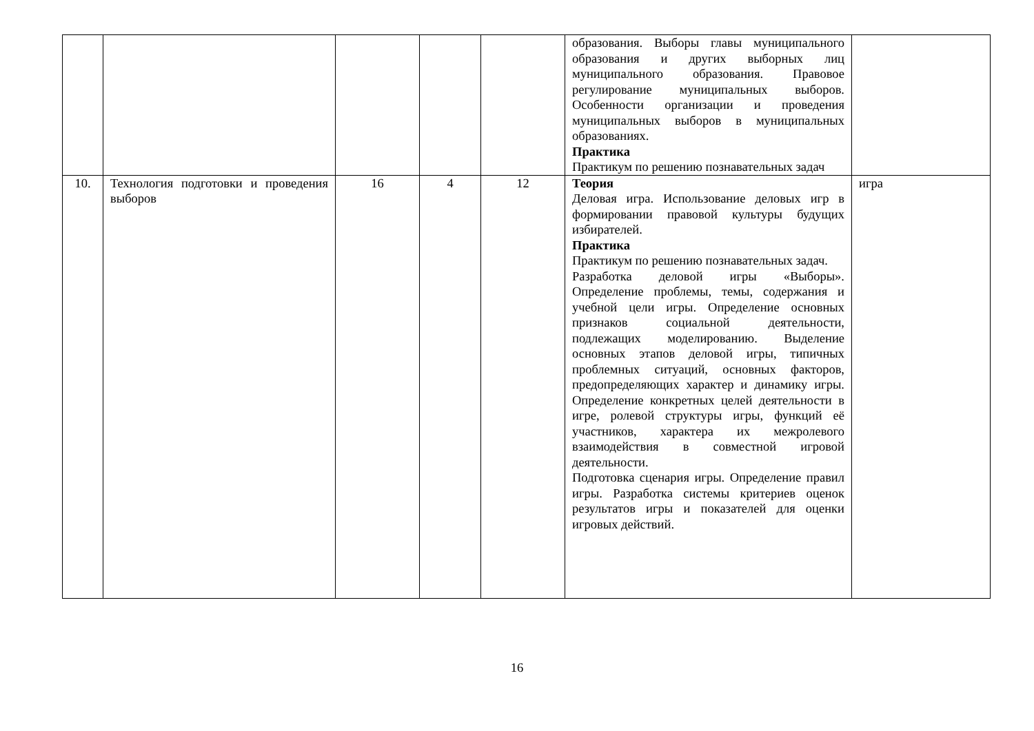| | | | | | образования. Выборы главы муниципального образования и других выборных лиц муниципального образования. Правовое регулирование муниципальных выборов. Особенности организации и проведения муниципальных выборов в муниципальных образованиях. Практика Практикум по решению познавательных задач | |
| 10. | Технология подготовки и проведения выборов | 16 | 4 | 12 | Теория Деловая игра. Использование деловых игр в формировании правовой культуры будущих избирателей. Практика Практикум по решению познавательных задач. Разработка деловой игры «Выборы». Определение проблемы, темы, содержания и учебной цели игры. Определение основных признаков социальной деятельности, подлежащих моделированию. Выделение основных этапов деловой игры, типичных проблемных ситуаций, основных факторов, предопределяющих характер и динамику игры. Определение конкретных целей деятельности в игре, ролевой структуры игры, функций её участников, характера их межролевого взаимодействия в совместной игровой деятельности. Подготовка сценария игры. Определение правил игры. Разработка системы критериев оценок результатов игры и показателей для оценки игровых действий. | игра |
16